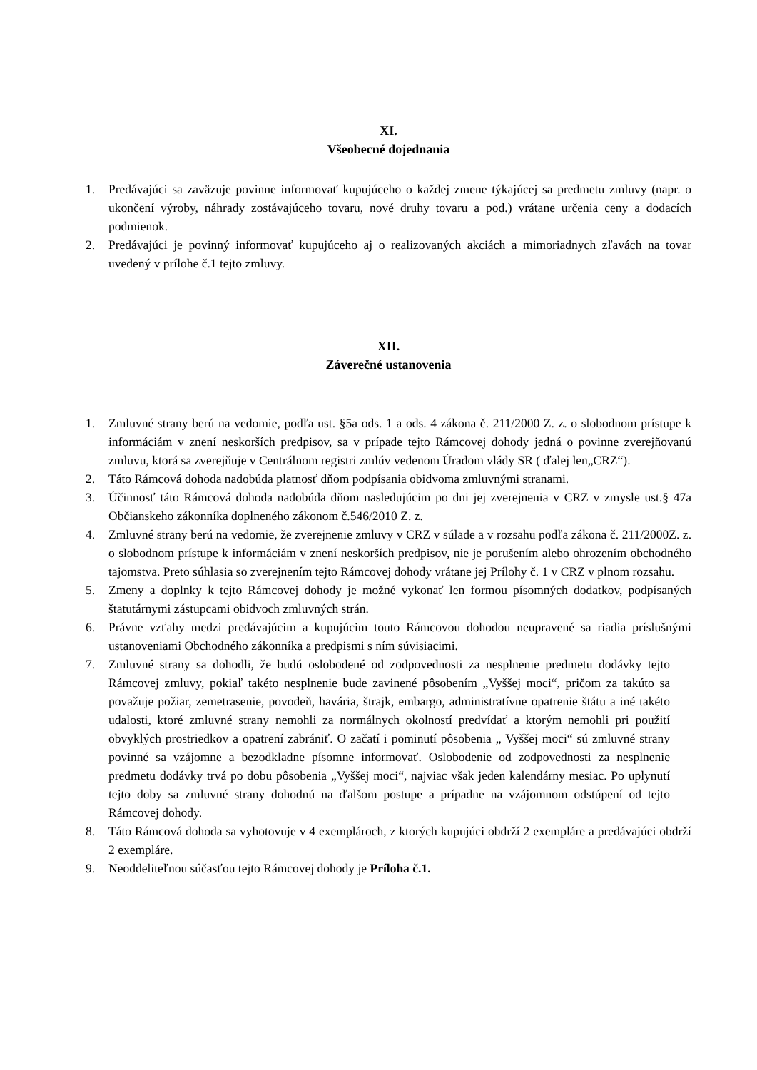XI.
Všeobecné dojednania
1. Predávajúci sa zaväzuje povinne informovať kupujúceho o každej zmene týkajúcej sa predmetu zmluvy (napr. o ukončení výroby, náhrady zostávajúceho tovaru, nové druhy tovaru a pod.) vrátane určenia ceny a dodacích podmienok.
2. Predávajúci je povinný informovať kupujúceho aj o realizovaných akciách a mimoriadnych zľavách na tovar uvedený v prílohe č.1 tejto zmluvy.
XII.
Záverečné ustanovenia
1. Zmluvné strany berú na vedomie, podľa ust. §5a ods. 1 a ods. 4 zákona č. 211/2000 Z. z. o slobodnom prístupe k informáciám v znení neskorších predpisov, sa v prípade tejto Rámcovej dohody jedná o povinne zverejňovanú zmluvu, ktorá sa zverejňuje v Centrálnom registri zmlúv vedenom Úradom vlády SR ( ďalej len„CRZ“).
2. Táto Rámcová dohoda nadobúda platnosť dňom podpísania obidvoma zmluvnými stranami.
3. Účinnosť táto Rámcová dohoda nadobúda dňom nasledujúcim po dni jej zverejnenia v CRZ v zmysle ust.§ 47a Občianskeho zákonníka doplneného zákonom č.546/2010 Z. z.
4. Zmluvné strany berú na vedomie, že zverejnenie zmluvy v CRZ v súlade a v rozsahu podľa zákona č. 211/2000Z. z. o slobodnom prístupe k informáciám v znení neskorších predpisov, nie je porušením alebo ohrozením obchodného tajomstva. Preto súhlasia so zverejnením tejto Rámcovej dohody vrátane jej Prílohy č. 1 v CRZ v plnom rozsahu.
5. Zmeny a doplnky k tejto Rámcovej dohody je možné vykonať len formou písomných dodatkov, podpísaných štatutárnymi zástupcami obidvoch zmluvných strán.
6. Právne vzťahy medzi predávajúcim a kupujúcim touto Rámcovou dohodou neupravené sa riadia príslušnými ustanoveniami Obchodného zákonníka a predpismi s ním súvisiacimi.
7. Zmluvné strany sa dohodli, že budú oslobodené od zodpovednosti za nesplnenie predmetu dodávky tejto Rámcovej zmluvy, pokiaľ takéto nesplnenie bude zavinené pôsobením „Vyššej moci“, pričom za takúto sa považuje požiar, zemetrasenie, povodeň, havária, štrajk, embargo, administratívne opatrenie štátu a iné takéto udalosti, ktoré zmluvné strany nemohli za normálnych okolností predvídať a ktorým nemohli pri použití obvyklých prostriedkov a opatrení zabrániť. O začatí i pominutí pôsobenia „ Vyššej moci“ sú zmluvné strany povinné sa vzájomne a bezodkladne písomne informovať. Oslobodenie od zodpovednosti za nesplnenie predmetu dodávky trvá po dobu pôsobenia „Vyššej moci“, najviac však jeden kalendárny mesiac. Po uplynutí tejto doby sa zmluvné strany dohodnú na ďalšom postupe a prípadne na vzájomnom odstúpení od tejto Rámcovej dohody.
8. Táto Rámcová dohoda sa vyhotovuje v 4 exemplároch, z ktorých kupujúci obdrží 2 exempláre a predávajúci obdrží 2 exempláre.
9. Neoddeliteľnou súčasťou tejto Rámcovej dohody je Príloha č.1.